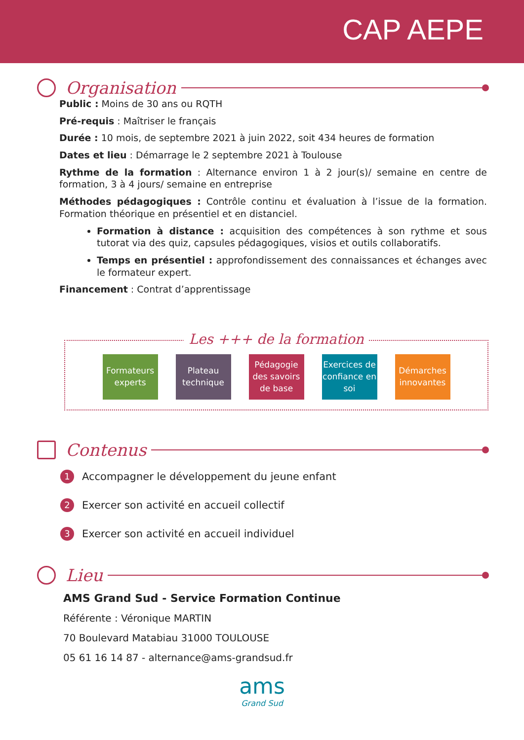CAP AEPE
Organisation
Public : Moins de 30 ans ou RQTH
Pré-requis : Maîtriser le français
Durée : 10 mois, de septembre 2021 à juin 2022, soit 434 heures de formation
Dates et lieu : Démarrage le 2 septembre 2021 à Toulouse
Rythme de la formation : Alternance environ 1 à 2 jour(s)/ semaine en centre de formation, 3 à 4 jours/ semaine en entreprise
Méthodes pédagogiques : Contrôle continu et évaluation à l’issue de la formation. Formation théorique en présentiel et en distanciel.
Formation à distance : acquisition des compétences à son rythme et sous tutorat via des quiz, capsules pédagogiques, visios et outils collaboratifs.
Temps en présentiel : approfondissement des connaissances et échanges avec le formateur expert.
Financement : Contrat d’apprentissage
Les +++ de la formation
Formateurs experts
Plateau technique
Pédagogie des savoirs de base
Exercices de confiance en soi
Démarches innovantes
Contenus
1 Accompagner le développement du jeune enfant
2 Exercer son activité en accueil collectif
3 Exercer son activité en accueil individuel
Lieu
AMS Grand Sud - Service Formation Continue
Référente : Véronique MARTIN
70 Boulevard Matabiau 31000 TOULOUSE
05 61 16 14 87 - alternance@ams-grandsud.fr
ams
Grand Sud